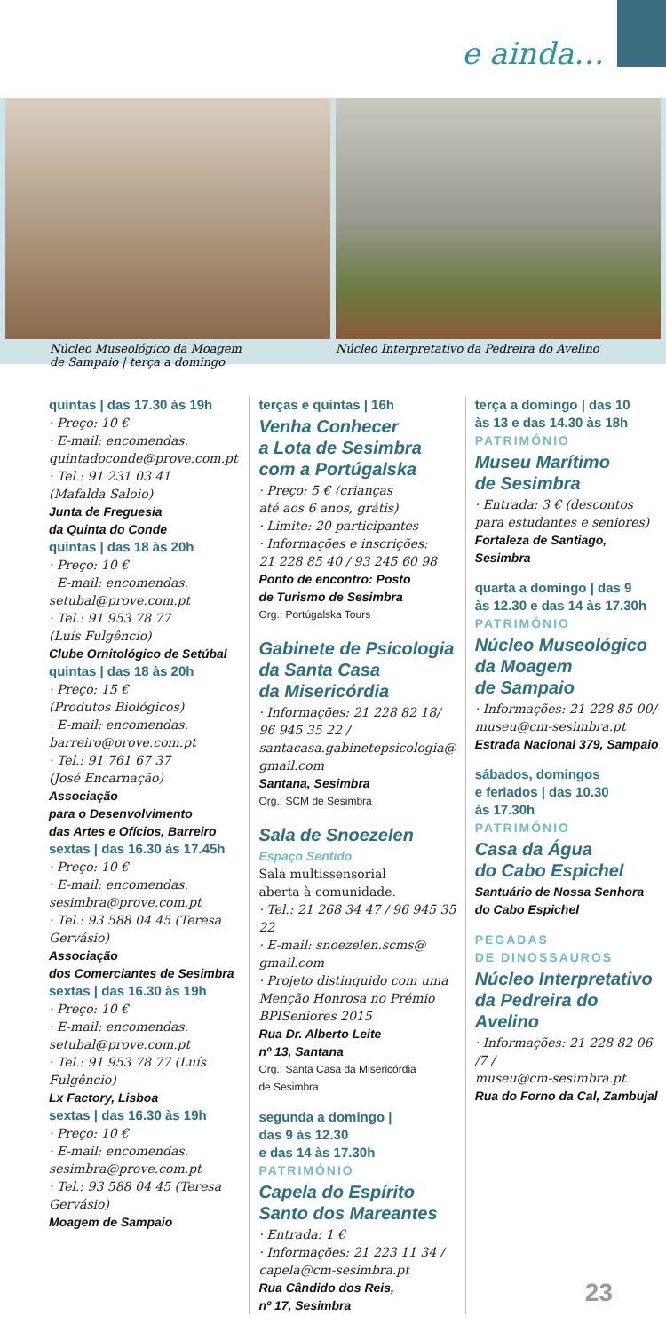e ainda…
Núcleo Museológico da Moagem
de Sampaio | terça a domingo
Núcleo Interpretativo da Pedreira do Avelino
quintas | das 17.30 às 19h
· Preço: 10 €
· E-mail: encomendas.
quintadoconde@prove.com.pt
· Tel.: 91 231 03 41
(Mafalda Saloio)
Junta de Freguesia
da Quinta do Conde
quintas | das 18 às 20h
· Preço: 10 €
· E-mail: encomendas.
setubal@prove.com.pt
· Tel.: 91 953 78 77
(Luís Fulgêncio)
Clube Ornitológico de Setúbal
quintas | das 18 às 20h
· Preço: 15 €
(Produtos Biológicos)
· E-mail: encomendas.
barreiro@prove.com.pt
· Tel.: 91 761 67 37
(José Encarnação)
Associação
para o Desenvolvimento
das Artes e Ofícios, Barreiro
sextas | das 16.30 às 17.45h
· Preço: 10 €
· E-mail: encomendas.
sesimbra@prove.com.pt
· Tel.: 93 588 04 45 (Teresa Gervásio)
Associação
dos Comerciantes de Sesimbra
sextas | das 16.30 às 19h
· Preço: 10 €
· E-mail: encomendas.
setubal@prove.com.pt
· Tel.: 91 953 78 77 (Luís Fulgêncio)
Lx Factory, Lisboa
sextas | das 16.30 às 19h
· Preço: 10 €
· E-mail: encomendas.
sesimbra@prove.com.pt
· Tel.: 93 588 04 45 (Teresa Gervásio)
Moagem de Sampaio
terças e quintas | 16h
Venha Conhecer
a Lota de Sesimbra
com a Portúgalska
· Preço: 5 € (crianças
até aos 6 anos, grátis)
· Limite: 20 participantes
· Informações e inscrições:
21 228 85 40 / 93 245 60 98
Ponto de encontro: Posto
de Turismo de Sesimbra
Org.: Portúgalska Tours
Gabinete de Psicologia
da Santa Casa
da Misericórdia
· Informações: 21 228 82 18/
96 945 35 22 /
santacasa.gabinetepsicologia@
gmail.com
Santana, Sesimbra
Org.: SCM de Sesimbra
Sala de Snoezelen
Espaço Sentido
Sala multissensorial
aberta à comunidade.
· Tel.: 21 268 34 47 / 96 945 35 22
· E-mail: snoezelen.scms@
gmail.com
· Projeto distinguido com uma
Menção Honrosa no Prémio
BPISeniores 2015
Rua Dr. Alberto Leite
nº 13, Santana
Org.: Santa Casa da Misericórdia
de Sesimbra
segunda a domingo |
das 9 às 12.30
e das 14 às 17.30h
PATRIMÓNIO
Capela do Espírito
Santo dos Mareantes
· Entrada: 1 €
· Informações: 21 223 11 34 /
capela@cm-sesimbra.pt
Rua Cândido dos Reis,
nº 17, Sesimbra
terça a domingo | das 10
às 13 e das 14.30 às 18h
PATRIMÓNIO
Museu Marítimo
de Sesimbra
· Entrada: 3 € (descontos
para estudantes e seniores)
Fortaleza de Santiago,
Sesimbra
quarta a domingo | das 9
às 12.30 e das 14 às 17.30h
PATRIMÓNIO
Núcleo Museológico
da Moagem
de Sampaio
· Informações: 21 228 85 00/
museu@cm-sesimbra.pt
Estrada Nacional 379, Sampaio
sábados, domingos
e feriados | das 10.30
às 17.30h
PATRIMÓNIO
Casa da Água
do Cabo Espichel
Santuário de Nossa Senhora
do Cabo Espichel
PEGADAS
DE DINOSSAUROS
Núcleo Interpretativo
da Pedreira do Avelino
· Informações: 21 228 82 06 /7 /
museu@cm-sesimbra.pt
Rua do Forno da Cal, Zambujal
23